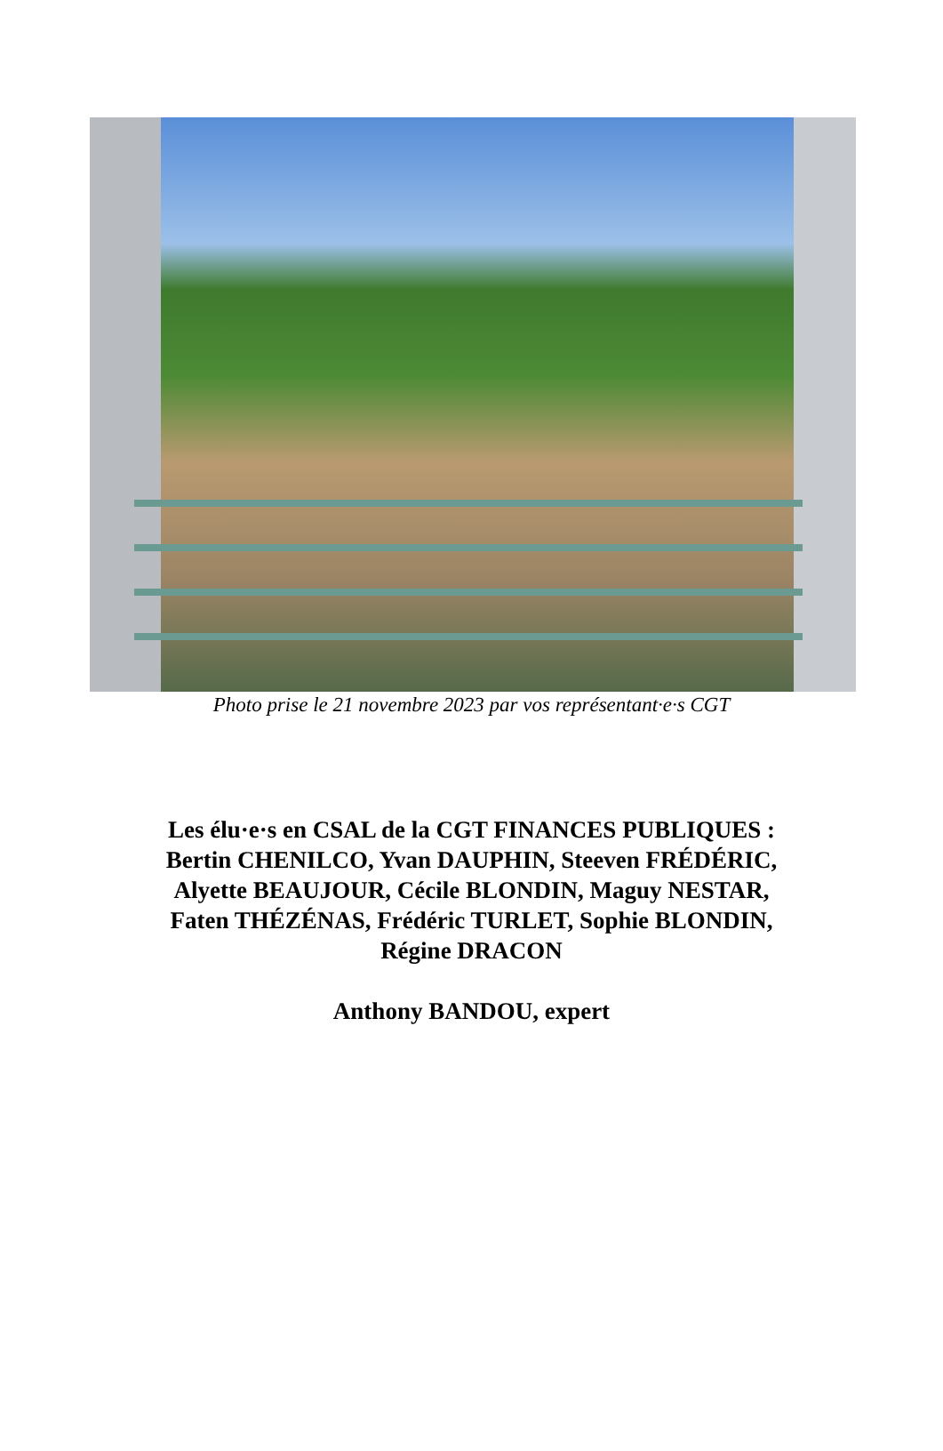Photo prise le 21 novembre 2023 par vos représentant·e·s CGT
Les élu·e·s en CSAL de la CGT FINANCES PUBLIQUES :
Bertin CHENILCO, Yvan DAUPHIN, Steeven FRÉDÉRIC,
Alyette BEAUJOUR, Cécile BLONDIN, Maguy NESTAR,
Faten THÉZÉNAS, Frédéric TURLET, Sophie BLONDIN,
Régine DRACON
Anthony BANDOU, expert